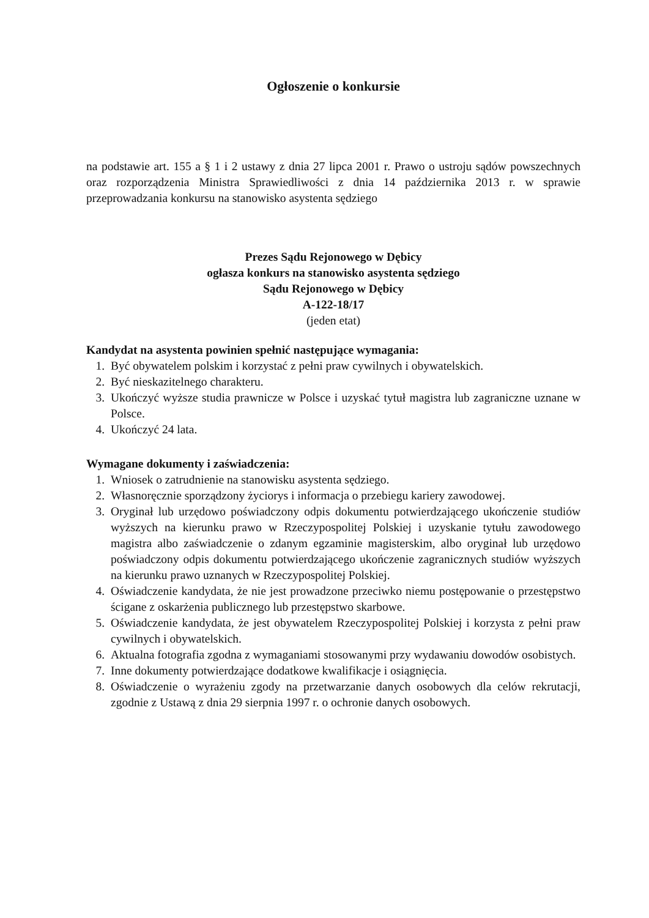Ogłoszenie o konkursie
na podstawie art. 155 a § 1 i 2 ustawy z dnia 27 lipca 2001 r. Prawo o ustroju sądów powszechnych oraz rozporządzenia Ministra Sprawiedliwości z dnia 14 października 2013 r. w sprawie przeprowadzania konkursu na stanowisko asystenta sędziego
Prezes Sądu Rejonowego w Dębicy
ogłasza konkurs na stanowisko asystenta sędziego
Sądu Rejonowego w Dębicy
A-122-18/17
(jeden etat)
Kandydat na asystenta powinien spełnić następujące wymagania:
1. Być obywatelem polskim i korzystać z pełni praw cywilnych i obywatelskich.
2. Być nieskazitelnego charakteru.
3. Ukończyć wyższe studia prawnicze w Polsce i uzyskać tytuł magistra lub zagraniczne uznane w Polsce.
4. Ukończyć 24 lata.
Wymagane dokumenty i zaświadczenia:
1. Wniosek o zatrudnienie na stanowisku asystenta sędziego.
2. Własnoręcznie sporządzony życiorys i informacja o przebiegu kariery zawodowej.
3. Oryginał lub urzędowo poświadczony odpis dokumentu potwierdzającego ukończenie studiów wyższych na kierunku prawo w Rzeczypospolitej Polskiej i uzyskanie tytułu zawodowego magistra albo zaświadczenie o zdanym egzaminie magisterskim, albo oryginał lub urzędowo poświadczony odpis dokumentu potwierdzającego ukończenie zagranicznych studiów wyższych na kierunku prawo uznanych w Rzeczypospolitej Polskiej.
4. Oświadczenie kandydata, że nie jest prowadzone przeciwko niemu postępowanie o przestępstwo ścigane z oskarżenia publicznego lub przestępstwo skarbowe.
5. Oświadczenie kandydata, że jest obywatelem Rzeczypospolitej Polskiej i korzysta z pełni praw cywilnych i obywatelskich.
6. Aktualna fotografia zgodna z wymaganiami stosowanymi przy wydawaniu dowodów osobistych.
7. Inne dokumenty potwierdzające dodatkowe kwalifikacje i osiągnięcia.
8. Oświadczenie o wyrażeniu zgody na przetwarzanie danych osobowych dla celów rekrutacji, zgodnie z Ustawą z dnia 29 sierpnia 1997 r. o ochronie danych osobowych.